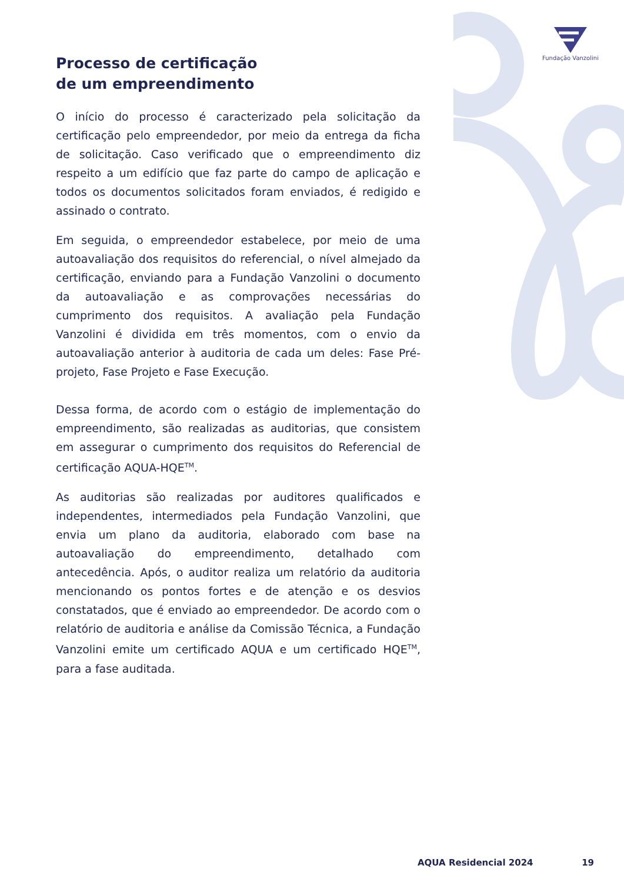Fundação Vanzolini
Processo de certificação
de um empreendimento
O início do processo é caracterizado pela solicitação da certificação pelo empreendedor, por meio da entrega da ficha de solicitação. Caso verificado que o empreendimento diz respeito a um edifício que faz parte do campo de aplicação e todos os documentos solicitados foram enviados, é redigido e assinado o contrato.
Em seguida, o empreendedor estabelece, por meio de uma autoavaliação dos requisitos do referencial, o nível almejado da certificação, enviando para a Fundação Vanzolini o documento da autoavaliação e as comprovações necessárias do cumprimento dos requisitos. A avaliação pela Fundação Vanzolini é dividida em três momentos, com o envio da autoavaliação anterior à auditoria de cada um deles: Fase Pré-projeto, Fase Projeto e Fase Execução.
Dessa forma, de acordo com o estágio de implementação do empreendimento, são realizadas as auditorias, que consistem em assegurar o cumprimento dos requisitos do Referencial de certificação AQUA-HQE<sup>TM</sup>.
As auditorias são realizadas por auditores qualificados e independentes, intermediados pela Fundação Vanzolini, que envia um plano da auditoria, elaborado com base na autoavaliação do empreendimento, detalhado com antecedência. Após, o auditor realiza um relatório da auditoria mencionando os pontos fortes e de atenção e os desvios constatados, que é enviado ao empreendedor. De acordo com o relatório de auditoria e análise da Comissão Técnica, a Fundação Vanzolini emite um certificado AQUA e um certificado HQE<sup>TM</sup>, para a fase auditada.
AQUA Residencial 2024 19